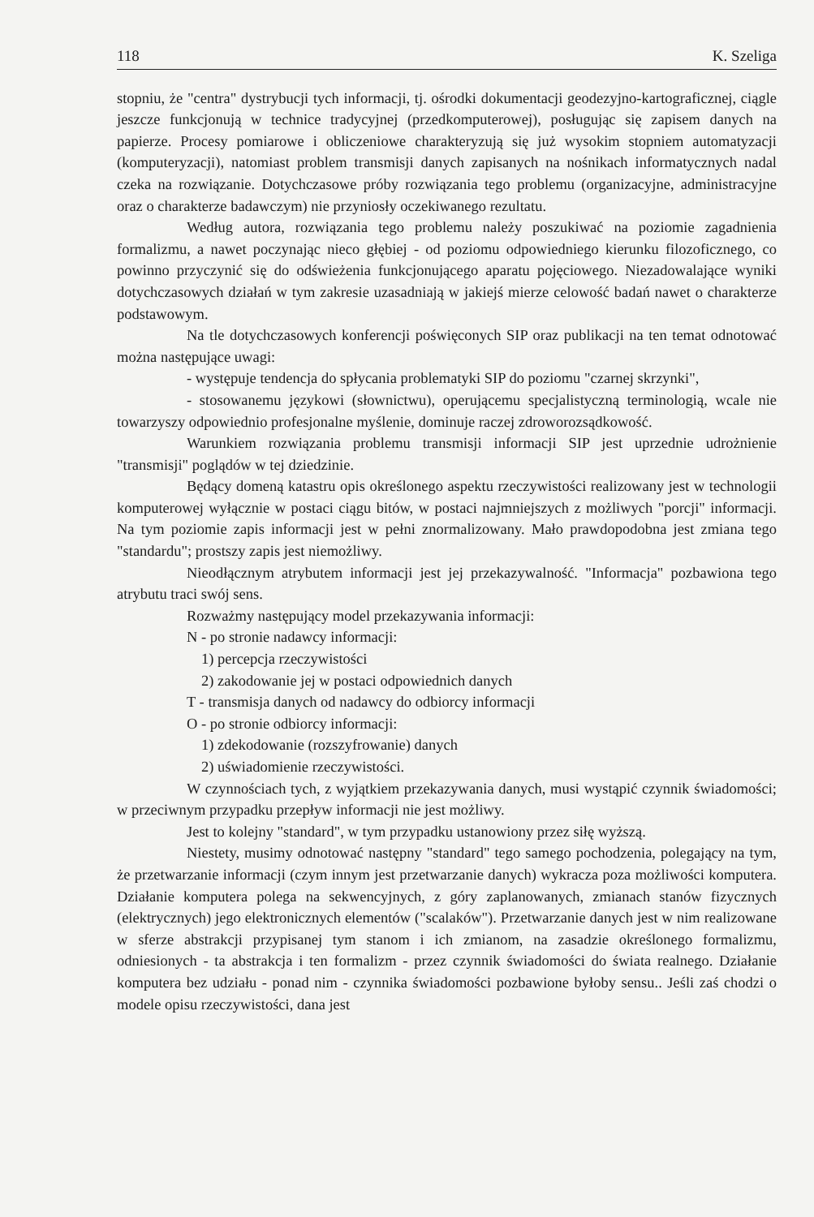118 K. Szeliga
stopniu, że "centra" dystrybucji tych informacji, tj. ośrodki dokumentacji geodezyjno-kartograficznej, ciągle jeszcze funkcjonują w technice tradycyjnej (przedkomputerowej), posługując się zapisem danych na papierze. Procesy pomiarowe i obliczeniowe charakteryzują się już wysokim stopniem automatyzacji (komputeryzacji), natomiast problem transmisji danych zapisanych na nośnikach informatycznych nadal czeka na rozwiązanie. Dotychczasowe próby rozwiązania tego problemu (organizacyjne, administracyjne oraz o charakterze badawczym) nie przyniosły oczekiwanego rezultatu.
Według autora, rozwiązania tego problemu należy poszukiwać na poziomie zagadnienia formalizmu, a nawet poczynając nieco głębiej - od poziomu odpowiedniego kierunku filozoficznego, co powinno przyczynić się do odświeżenia funkcjonującego aparatu pojęciowego. Niezadowalające wyniki dotychczasowych działań w tym zakresie uzasadniają w jakiejś mierze celowość badań nawet o charakterze podstawowym.
Na tle dotychczasowych konferencji poświęconych SIP oraz publikacji na ten temat odnotować można następujące uwagi:
- występuje tendencja do spłycania problematyki SIP do poziomu "czarnej skrzynki",
- stosowanemu językowi (słownictwu), operującemu specjalistyczną terminologią, wcale nie towarzyszy odpowiednio profesjonalne myślenie, dominuje raczej zdroworozsądkowość.
Warunkiem rozwiązania problemu transmisji informacji SIP jest uprzednie udrożnienie "transmisji" poglądów w tej dziedzinie.
Będący domeną katastru opis określonego aspektu rzeczywistości realizowany jest w technologii komputerowej wyłącznie w postaci ciągu bitów, w postaci najmniejszych z możliwych "porcji" informacji. Na tym poziomie zapis informacji jest w pełni znormalizowany. Mało prawdopodobna jest zmiana tego "standardu"; prostszy zapis jest niemożliwy.
Nieodłącznym atrybutem informacji jest jej przekazywalność. "Informacja" pozbawiona tego atrybutu traci swój sens.
Rozważmy następujący model przekazywania informacji:
N - po stronie nadawcy informacji:
1) percepcja rzeczywistości
2) zakodowanie jej w postaci odpowiednich danych
T - transmisja danych od nadawcy do odbiorcy informacji
O - po stronie odbiorcy informacji:
1) zdekodowanie (rozszyfrowanie) danych
2) uświadomienie rzeczywistości.
W czynnościach tych, z wyjątkiem przekazywania danych, musi wystąpić czynnik świadomości; w przeciwnym przypadku przepływ informacji nie jest możliwy.
Jest to kolejny "standard", w tym przypadku ustanowiony przez siłę wyższą.
Niestety, musimy odnotować następny "standard" tego samego pochodzenia, polegający na tym, że przetwarzanie informacji (czym innym jest przetwarzanie danych) wykracza poza możliwości komputera. Działanie komputera polega na sekwencyjnych, z góry zaplanowanych, zmianach stanów fizycznych (elektrycznych) jego elektronicznych elementów ("scalaków"). Przetwarzanie danych jest w nim realizowane w sferze abstrakcji przypisanej tym stanom i ich zmianom, na zasadzie określonego formalizmu, odniesionych - ta abstrakcja i ten formalizm - przez czynnik świadomości do świata realnego. Działanie komputera bez udziału - ponad nim - czynnika świadomości pozbawione byłoby sensu.. Jeśli zaś chodzi o modele opisu rzeczywistości, dana jest